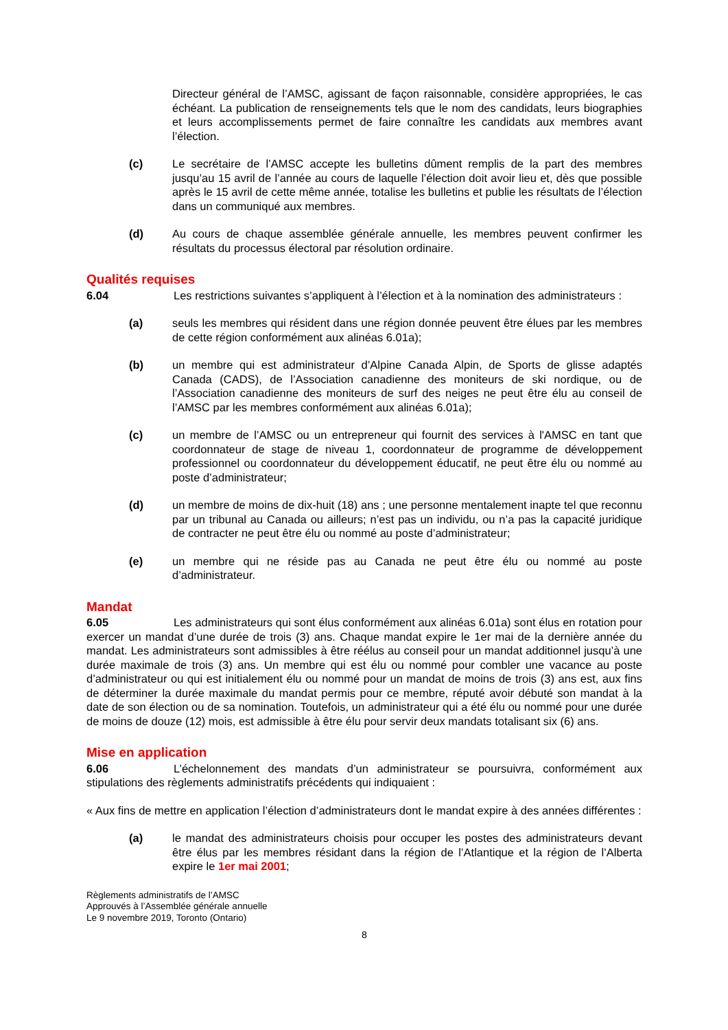Directeur général de l’AMSC, agissant de façon raisonnable, considère appropriées, le cas échéant. La publication de renseignements tels que le nom des candidats, leurs biographies et leurs accomplissements permet de faire connaître les candidats aux membres avant l’élection.
(c) Le secrétaire de l’AMSC accepte les bulletins dûment remplis de la part des membres jusqu’au 15 avril de l’année au cours de laquelle l’élection doit avoir lieu et, dès que possible après le 15 avril de cette même année, totalise les bulletins et publie les résultats de l’élection dans un communiqué aux membres.
(d) Au cours de chaque assemblée générale annuelle, les membres peuvent confirmer les résultats du processus électoral par résolution ordinaire.
Qualités requises
6.04 Les restrictions suivantes s’appliquent à l’élection et à la nomination des administrateurs :
(a) seuls les membres qui résident dans une région donnée peuvent être élues par les membres de cette région conformément aux alinéas 6.01a);
(b) un membre qui est administrateur d’Alpine Canada Alpin, de Sports de glisse adaptés Canada (CADS), de l’Association canadienne des moniteurs de ski nordique, ou de l’Association canadienne des moniteurs de surf des neiges ne peut être élu au conseil de l’AMSC par les membres conformément aux alinéas 6.01a);
(c) un membre de l’AMSC ou un entrepreneur qui fournit des services à l'AMSC en tant que coordonnateur de stage de niveau 1, coordonnateur de programme de développement professionnel ou coordonnateur du développement éducatif, ne peut être élu ou nommé au poste d’administrateur;
(d) un membre de moins de dix-huit (18) ans ; une personne mentalement inapte tel que reconnu par un tribunal au Canada ou ailleurs; n’est pas un individu, ou n’a pas la capacité juridique de contracter ne peut être élu ou nommé au poste d’administrateur;
(e) un membre qui ne réside pas au Canada ne peut être élu ou nommé au poste d’administrateur.
Mandat
6.05 Les administrateurs qui sont élus conformément aux alinéas 6.01a) sont élus en rotation pour exercer un mandat d’une durée de trois (3) ans. Chaque mandat expire le 1er mai de la dernière année du mandat. Les administrateurs sont admissibles à être réélus au conseil pour un mandat additionnel jusqu’à une durée maximale de trois (3) ans. Un membre qui est élu ou nommé pour combler une vacance au poste d’administrateur ou qui est initialement élu ou nommé pour un mandat de moins de trois (3) ans est, aux fins de déterminer la durée maximale du mandat permis pour ce membre, réputé avoir débuté son mandat à la date de son élection ou de sa nomination. Toutefois, un administrateur qui a été élu ou nommé pour une durée de moins de douze (12) mois, est admissible à être élu pour servir deux mandats totalisant six (6) ans.
Mise en application
6.06 L’échelonnement des mandats d’un administrateur se poursuivra, conformément aux stipulations des règlements administratifs précédents qui indiquaient :
« Aux fins de mettre en application l’élection d’administrateurs dont le mandat expire à des années différentes :
(a) le mandat des administrateurs choisis pour occuper les postes des administrateurs devant être élus par les membres résidant dans la région de l’Atlantique et la région de l’Alberta expire le 1er mai 2001;
Règlements administratifs de l’AMSC
Approuvés à l’Assemblée générale annuelle
Le 9 novembre 2019, Toronto (Ontario)
8